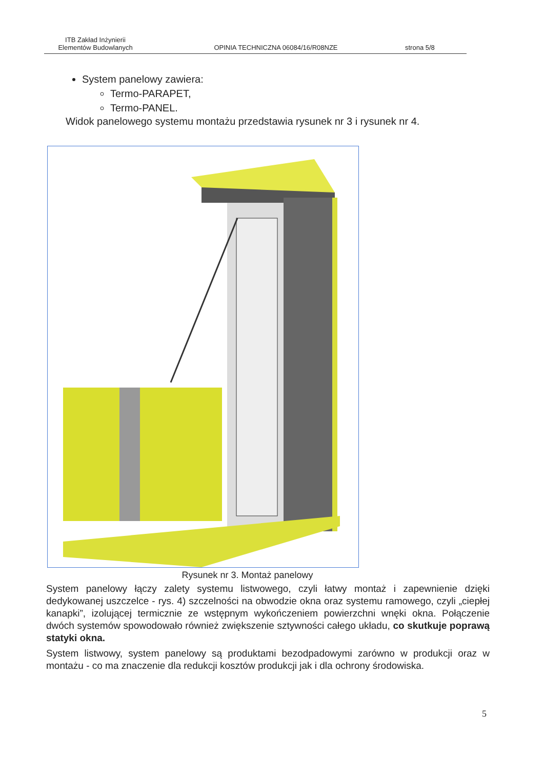ITB Zakład Inżynierii
Elementów Budowlanych
OPINIA TECHNICZNA 06084/16/R08NZE
strona 5/8
System panelowy zawiera:
Termo-PARAPET,
Termo-PANEL.
Widok panelowego systemu montażu przedstawia rysunek nr 3 i rysunek nr 4.
Rysunek nr 3. Montaż panelowy
System panelowy łączy zalety systemu listwowego, czyli łatwy montaż i zapewnienie dzięki dedykowanej uszczelce - rys. 4) szczelności na obwodzie okna oraz systemu ramowego, czyli „ciepłej kanapki”, izolującej termicznie ze wstępnym wykończeniem powierzchni wnęki okna. Połączenie dwóch systemów spowodowało również zwiększenie sztywności całego układu, co skutkuje poprawą statyki okna.
System listwowy, system panelowy są produktami bezodpadowymi zarówno w produkcji oraz w montażu - co ma znaczenie dla redukcji kosztów produkcji jak i dla ochrony środowiska.
5